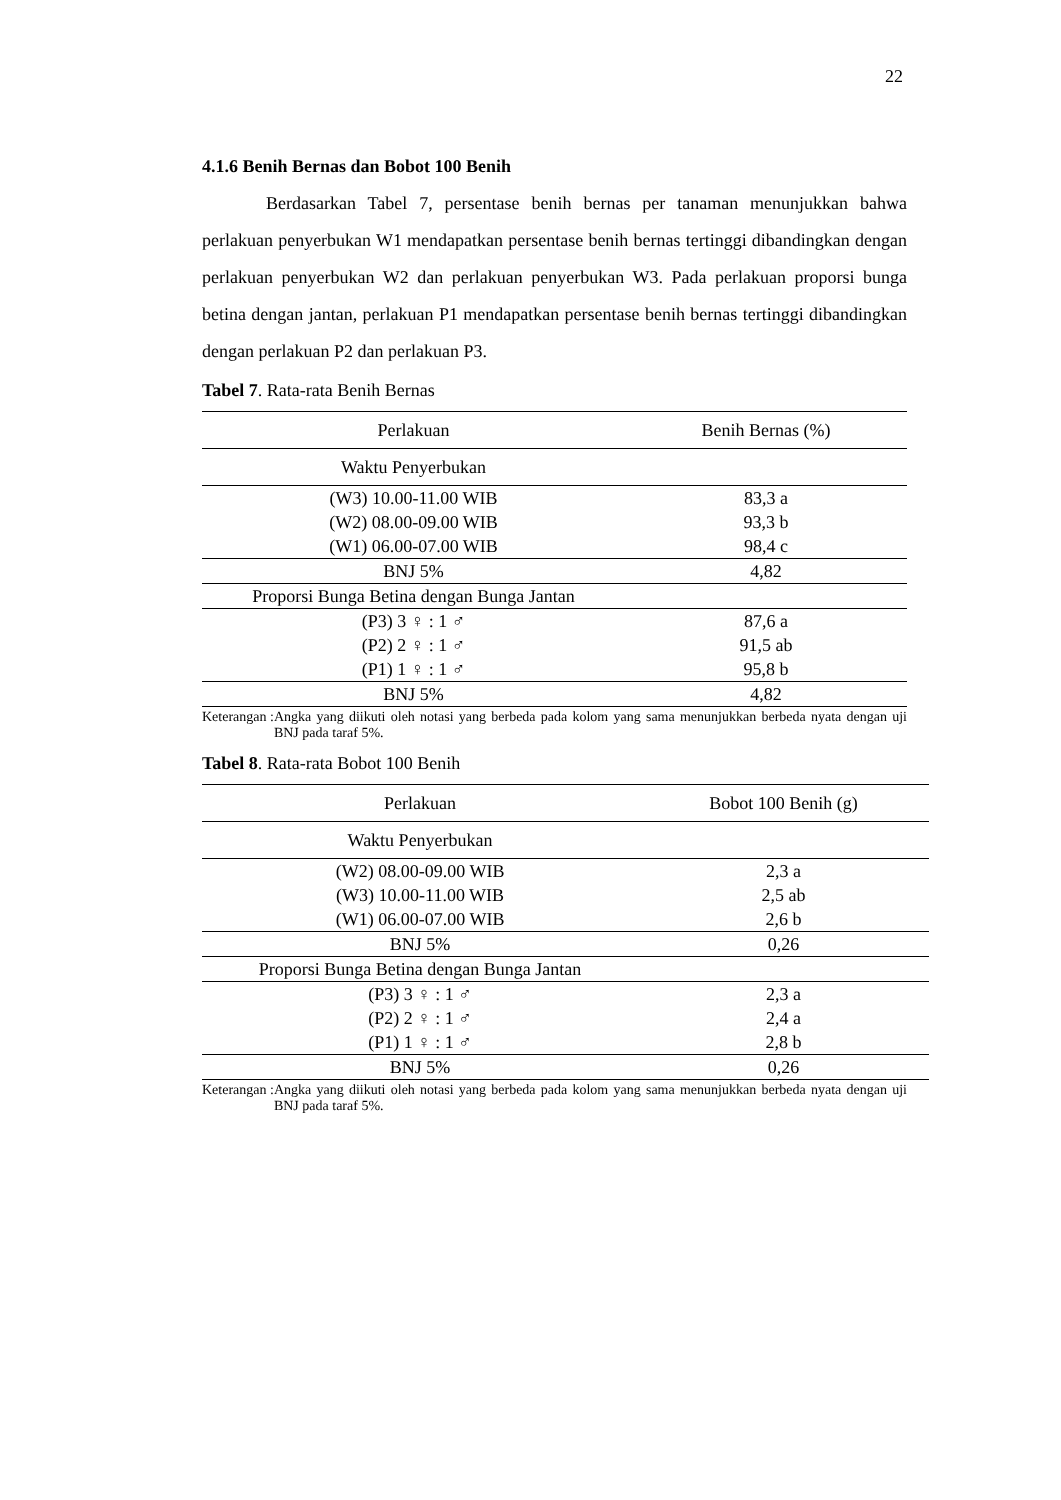22
4.1.6 Benih Bernas dan Bobot 100 Benih
Berdasarkan Tabel 7, persentase benih bernas per tanaman menunjukkan bahwa perlakuan penyerbukan W1 mendapatkan persentase benih bernas tertinggi dibandingkan dengan perlakuan penyerbukan W2 dan perlakuan penyerbukan W3. Pada perlakuan proporsi bunga betina dengan jantan, perlakuan P1 mendapatkan persentase benih bernas tertinggi dibandingkan dengan perlakuan P2 dan perlakuan P3.
Tabel 7. Rata-rata Benih Bernas
| Perlakuan | Benih Bernas (%) |
| Waktu Penyerbukan | |
| (W3) 10.00-11.00 WIB | 83,3 a |
| (W2) 08.00-09.00 WIB | 93,3 b |
| (W1) 06.00-07.00 WIB | 98,4 c |
| BNJ 5% | 4,82 |
| Proporsi Bunga Betina dengan Bunga Jantan | |
| (P3) 3 ♀ : 1 ♂ | 87,6 a |
| (P2) 2 ♀ : 1 ♂ | 91,5 ab |
| (P1) 1 ♀ : 1 ♂ | 95,8 b |
| BNJ 5% | 4,82 |
Keterangan : Angka yang diikuti oleh notasi yang berbeda pada kolom yang sama menunjukkan berbeda nyata dengan uji BNJ pada taraf 5%.
Tabel 8. Rata-rata Bobot 100 Benih
| Perlakuan | Bobot 100 Benih (g) |
| Waktu Penyerbukan | |
| (W2) 08.00-09.00 WIB | 2,3 a |
| (W3) 10.00-11.00 WIB | 2,5 ab |
| (W1) 06.00-07.00 WIB | 2,6 b |
| BNJ 5% | 0,26 |
| Proporsi Bunga Betina dengan Bunga Jantan | |
| (P3) 3 ♀ : 1 ♂ | 2,3 a |
| (P2) 2 ♀ : 1 ♂ | 2,4 a |
| (P1) 1 ♀ : 1 ♂ | 2,8 b |
| BNJ 5% | 0,26 |
Keterangan : Angka yang diikuti oleh notasi yang berbeda pada kolom yang sama menunjukkan berbeda nyata dengan uji BNJ pada taraf 5%.